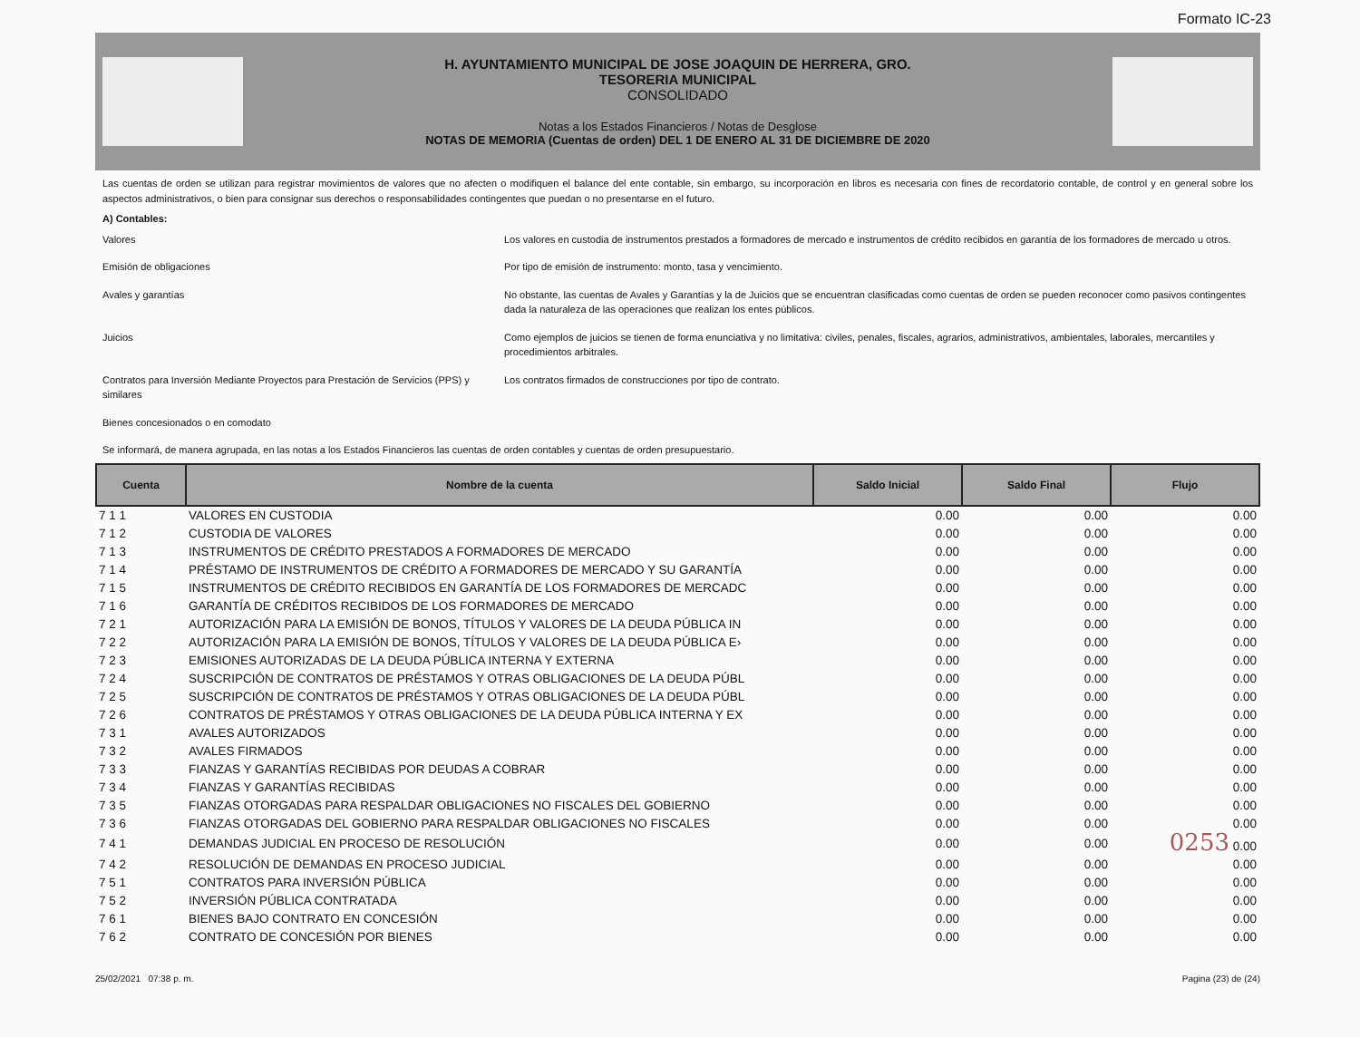Formato IC-23
H. AYUNTAMIENTO MUNICIPAL DE JOSE JOAQUIN DE HERRERA, GRO.
TESORERIA MUNICIPAL
CONSOLIDADO
Notas a los Estados Financieros / Notas de Desglose
NOTAS DE MEMORIA (Cuentas de orden) DEL 1 DE ENERO AL 31 DE DICIEMBRE DE 2020
Las cuentas de orden se utilizan para registrar movimientos de valores que no afecten o modifiquen el balance del ente contable, sin embargo, su incorporación en libros es necesaria con fines de recordatorio contable, de control y en general sobre los aspectos administrativos, o bien para consignar sus derechos o responsabilidades contingentes que puedan o no presentarse en el futuro.
A) Contables:
Valores Los valores en custodia de instrumentos prestados a formadores de mercado e instrumentos de crédito recibidos en garantía de los formadores de mercado u otros.
Emisión de obligaciones Por tipo de emisión de instrumento: monto, tasa y vencimiento.
Avales y garantías No obstante, las cuentas de Avales y Garantías y la de Juicios que se encuentran clasificadas como cuentas de orden se pueden reconocer como pasivos contingentes dada la naturaleza de las operaciones que realizan los entes públicos.
Juicios Como ejemplos de juicios se tienen de forma enunciativa y no limitativa: civiles, penales, fiscales, agrarios, administrativos, ambientales, laborales, mercantiles y procedimientos arbitrales.
Contratos para Inversión Mediante Proyectos para Prestación de Servicios (PPS) y similares
Los contratos firmados de construcciones por tipo de contrato.
Bienes concesionados o en comodato
Se informará, de manera agrupada, en las notas a los Estados Financieros las cuentas de orden contables y cuentas de orden presupuestario.
| Cuenta | Nombre de la cuenta | Saldo Inicial | Saldo Final | Flujo |
| --- | --- | --- | --- | --- |
| 7 1 1 | VALORES EN CUSTODIA | 0.00 | 0.00 | 0.00 |
| 7 1 2 | CUSTODIA DE VALORES | 0.00 | 0.00 | 0.00 |
| 7 1 3 | INSTRUMENTOS DE CRÉDITO PRESTADOS A FORMADORES DE MERCADO | 0.00 | 0.00 | 0.00 |
| 7 1 4 | PRÉSTAMO DE INSTRUMENTOS DE CRÉDITO A FORMADORES DE MERCADO Y SU GARANTÍA | 0.00 | 0.00 | 0.00 |
| 7 1 5 | INSTRUMENTOS DE CRÉDITO RECIBIDOS EN GARANTÍA DE LOS FORMADORES DE MERCADC | 0.00 | 0.00 | 0.00 |
| 7 1 6 | GARANTÍA DE CRÉDITOS RECIBIDOS DE LOS FORMADORES DE MERCADO | 0.00 | 0.00 | 0.00 |
| 7 2 1 | AUTORIZACIÓN PARA LA EMISIÓN DE BONOS, TÍTULOS Y VALORES DE LA DEUDA PÚBLICA IN | 0.00 | 0.00 | 0.00 |
| 7 2 2 | AUTORIZACIÓN PARA LA EMISIÓN DE BONOS, TÍTULOS Y VALORES DE LA DEUDA PÚBLICA E› | 0.00 | 0.00 | 0.00 |
| 7 2 3 | EMISIONES AUTORIZADAS DE LA DEUDA PÚBLICA INTERNA Y EXTERNA | 0.00 | 0.00 | 0.00 |
| 7 2 4 | SUSCRIPCIÓN DE CONTRATOS DE PRÉSTAMOS Y OTRAS OBLIGACIONES DE LA DEUDA PÚBL | 0.00 | 0.00 | 0.00 |
| 7 2 5 | SUSCRIPCIÓN DE CONTRATOS DE PRÉSTAMOS Y OTRAS OBLIGACIONES DE LA DEUDA PÚBL | 0.00 | 0.00 | 0.00 |
| 7 2 6 | CONTRATOS DE PRÉSTAMOS Y OTRAS OBLIGACIONES DE LA DEUDA PÚBLICA INTERNA Y EX | 0.00 | 0.00 | 0.00 |
| 7 3 1 | AVALES AUTORIZADOS | 0.00 | 0.00 | 0.00 |
| 7 3 2 | AVALES FIRMADOS | 0.00 | 0.00 | 0.00 |
| 7 3 3 | FIANZAS Y GARANTÍAS RECIBIDAS POR DEUDAS A COBRAR | 0.00 | 0.00 | 0.00 |
| 7 3 4 | FIANZAS Y GARANTÍAS RECIBIDAS | 0.00 | 0.00 | 0.00 |
| 7 3 5 | FIANZAS OTORGADAS PARA RESPALDAR OBLIGACIONES NO FISCALES DEL GOBIERNO | 0.00 | 0.00 | 0.00 |
| 7 3 6 | FIANZAS OTORGADAS DEL GOBIERNO PARA RESPALDAR OBLIGACIONES NO FISCALES | 0.00 | 0.00 | 0.00 |
| 7 4 1 | DEMANDAS JUDICIAL EN PROCESO DE RESOLUCIÓN | 0.00 | 0.00 | 0253 0.00 |
| 7 4 2 | RESOLUCIÓN DE DEMANDAS EN PROCESO JUDICIAL | 0.00 | 0.00 | 0.00 |
| 7 5 1 | CONTRATOS PARA INVERSIÓN PÚBLICA | 0.00 | 0.00 | 0.00 |
| 7 5 2 | INVERSIÓN PÚBLICA CONTRATADA | 0.00 | 0.00 | 0.00 |
| 7 6 1 | BIENES BAJO CONTRATO EN CONCESIÓN | 0.00 | 0.00 | 0.00 |
| 7 6 2 | CONTRATO DE CONCESIÓN POR BIENES | 0.00 | 0.00 | 0.00 |
25/02/2021 07:38 p. m. Pagina (23) de (24)